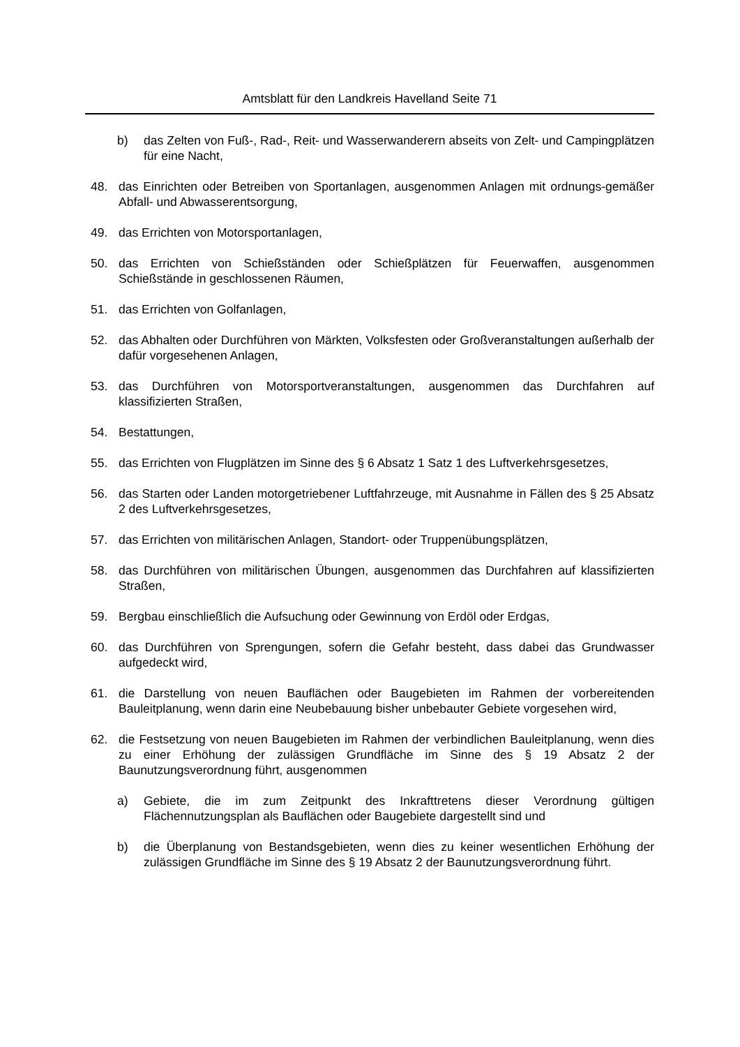Amtsblatt für den Landkreis Havelland Seite 71
b) das Zelten von Fuß-, Rad-, Reit- und Wasserwanderern abseits von Zelt- und Campingplätzen für eine Nacht,
48. das Einrichten oder Betreiben von Sportanlagen, ausgenommen Anlagen mit ordnungs-gemäßer Abfall- und Abwasserentsorgung,
49. das Errichten von Motorsportanlagen,
50. das Errichten von Schießständen oder Schießplätzen für Feuerwaffen, ausgenommen Schießstände in geschlossenen Räumen,
51. das Errichten von Golfanlagen,
52. das Abhalten oder Durchführen von Märkten, Volksfesten oder Großveranstaltungen außerhalb der dafür vorgesehenen Anlagen,
53. das Durchführen von Motorsportveranstaltungen, ausgenommen das Durchfahren auf klassifizierten Straßen,
54. Bestattungen,
55. das Errichten von Flugplätzen im Sinne des § 6 Absatz 1 Satz 1 des Luftverkehrsgesetzes,
56. das Starten oder Landen motorgetriebener Luftfahrzeuge, mit Ausnahme in Fällen des § 25 Absatz 2 des Luftverkehrsgesetzes,
57. das Errichten von militärischen Anlagen, Standort- oder Truppenübungsplätzen,
58. das Durchführen von militärischen Übungen, ausgenommen das Durchfahren auf klassifizierten Straßen,
59. Bergbau einschließlich die Aufsuchung oder Gewinnung von Erdöl oder Erdgas,
60. das Durchführen von Sprengungen, sofern die Gefahr besteht, dass dabei das Grundwasser aufgedeckt wird,
61. die Darstellung von neuen Bauflächen oder Baugebieten im Rahmen der vorbereitenden Bauleitplanung, wenn darin eine Neubebauung bisher unbebauter Gebiete vorgesehen wird,
62. die Festsetzung von neuen Baugebieten im Rahmen der verbindlichen Bauleitplanung, wenn dies zu einer Erhöhung der zulässigen Grundfläche im Sinne des § 19 Absatz 2 der Baunutzungsverordnung führt, ausgenommen
a) Gebiete, die im zum Zeitpunkt des Inkrafttretens dieser Verordnung gültigen Flächennutzungsplan als Bauflächen oder Baugebiete dargestellt sind und
b) die Überplanung von Bestandsgebieten, wenn dies zu keiner wesentlichen Erhöhung der zulässigen Grundfläche im Sinne des § 19 Absatz 2 der Baunutzungsverordnung führt.